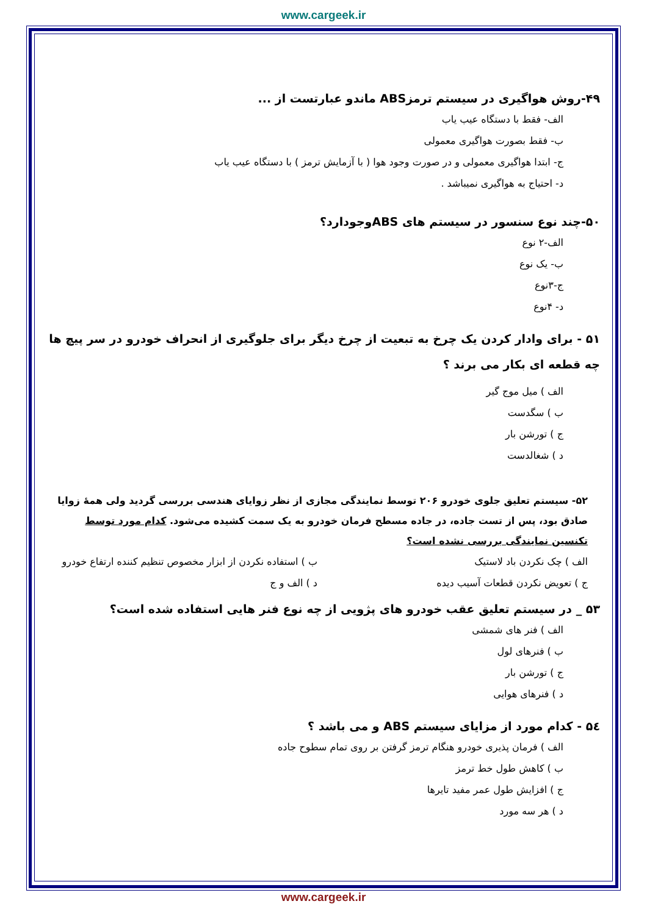www.cargeek.ir
۴۹-روش هواگیری در سیستم ترمزABS ماندو عبارتست از ...
الف- فقط با دستگاه عیب یاب
ب- فقط بصورت هواگیری معمولی
ج- ابتدا هواگیری معمولی و در صورت وجود هوا ( با آزمایش ترمز ) با دستگاه عیب یاب
د- احتیاج به هواگیری نمیباشد .
۵۰-چند نوع سنسور در سیستم های ABSوجودارد؟
الف-۲ نوع
ب- یک نوع
ج-۳نوع
د- ۴نوع
۵۱ - برای وادار کردن یک چرخ به تبعیت از چرخ دیگر برای جلوگیری از انحراف خودرو در سر پیچ ها چه قطعه ای بکار می برند ؟
الف ) میل موج گیر
ب ) سگدست
ج ) تورشن بار
د ) شغالدست
۵۲- سیستم تعلیق جلوی خودرو ۲۰۶ توسط نمایندگی مجازی از نظر زوایای هندسی بررسی گردید ولی همهٔ زوایا صادق بود، پس از تست جاده، در جاده مسطح فرمان خودرو به یک سمت کشیده می‌شود. کدام مورد توسط تکنسین نمایندگی بررسی نشده است؟
الف ) چک نکردن باد لاستیک ب ) استفاده نکردن از ابزار مخصوص تنظیم کننده ارتفاع خودرو
ج ) تعویض نکردن قطعات آسیب دیده
د ) الف و ج
۵۳ _ در سیستم تعلیق عقب خودرو های پژویی از چه نوع فنر هایی استفاده شده است؟
الف ) فنر های شمشی
ب ) فنرهای لول
ج ) تورشن بار
د ) فنرهای هوایی
۵٤ - کدام مورد از مزایای سیستم ABS و می باشد ؟
الف ) فرمان پذیری خودرو هنگام ترمز گرفتن بر روی تمام سطوح جاده
ب ) کاهش طول خط ترمز
ج ) افزایش طول عمر مفید تایرها
د ) هر سه مورد
www.cargeek.ir